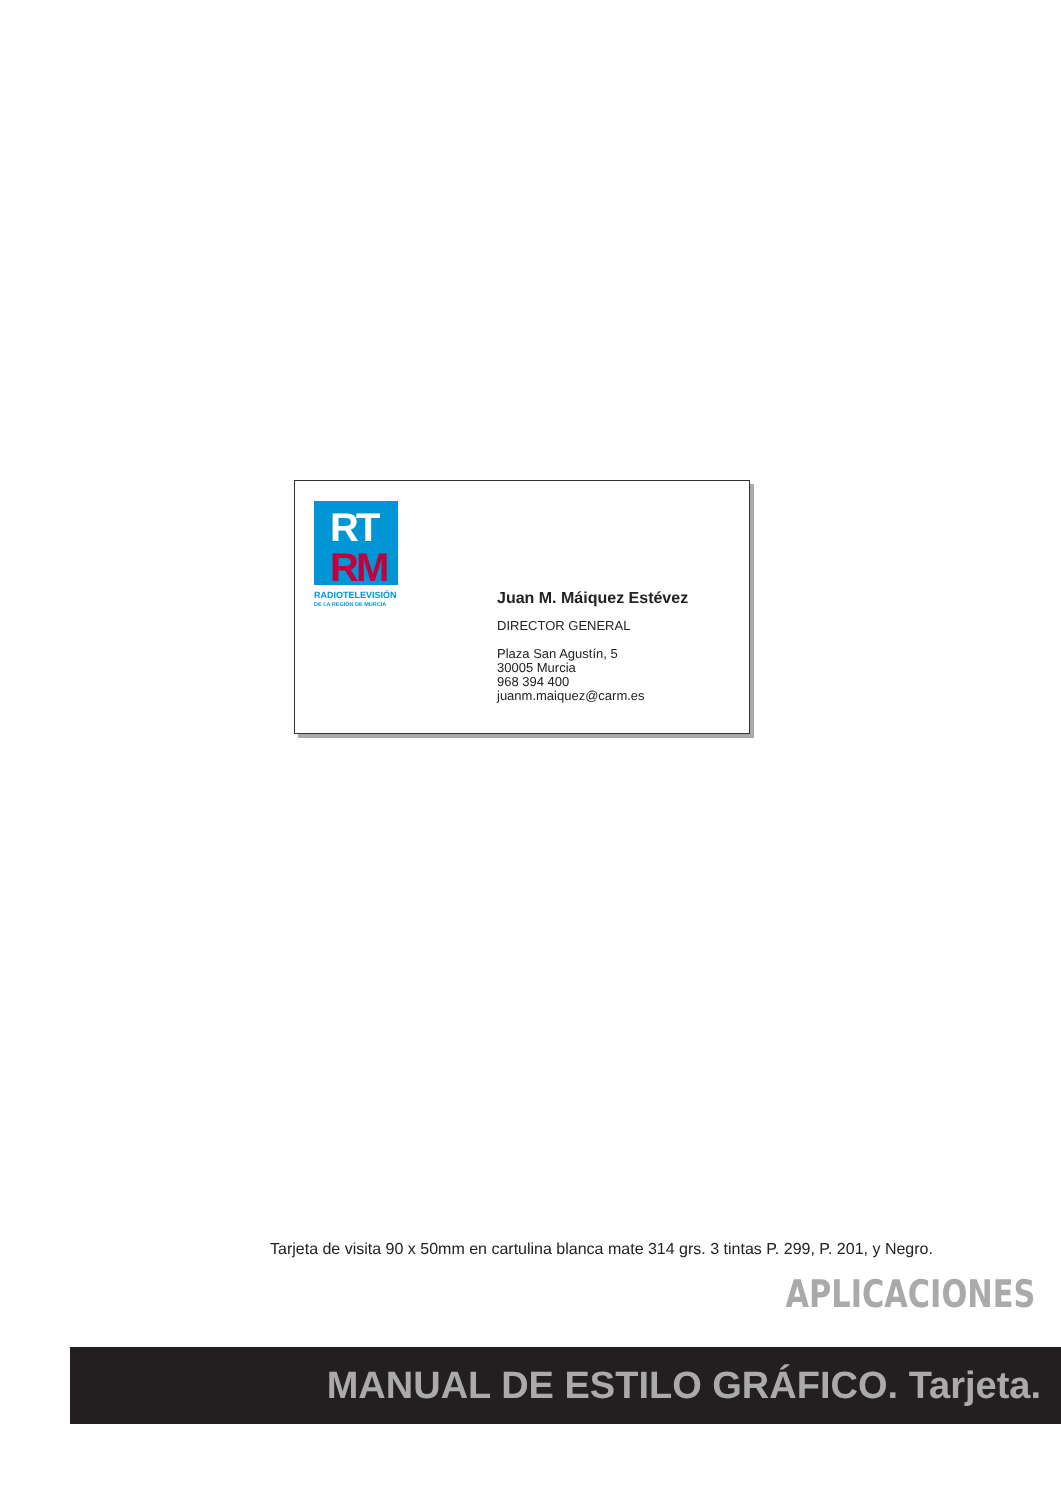RT
RM
RADIOTELEVISIÓN
DE LA REGIÓN DE MURCIA
Juan M. Máiquez Estévez
DIRECTOR GENERAL
Plaza San Agustín, 5
30005 Murcia
968 394 400
juanm.maiquez@carm.es
Tarjeta de visita 90 x 50mm en cartulina blanca mate 314 grs. 3 tintas P. 299, P. 201, y Negro.
APLICACIONES
MANUAL DE ESTILO GRÁFICO. Tarjeta.